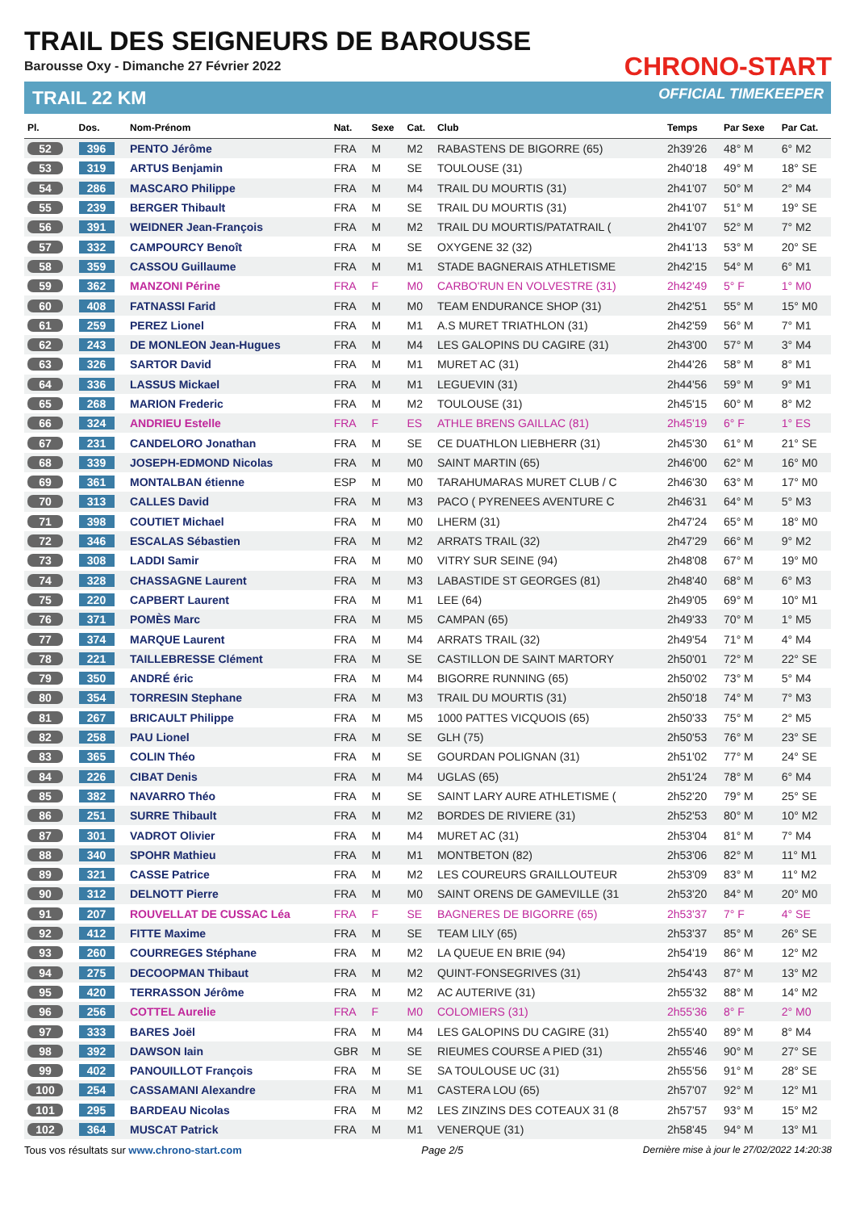TRAIL DES SEIGNEURS DE BAROUSSE
Barousse Oxy - Dimanche 27 Février 2022
TRAIL 22 KM
CHRONO-START
OFFICIAL TIMEKEEPER
| Pl. | Dos. | Nom-Prénom | Nat. | Sexe | Cat. | Club | Temps | Par Sexe | Par Cat. |
| --- | --- | --- | --- | --- | --- | --- | --- | --- | --- |
| 52 | 396 | PENTO Jérôme | FRA | M | M2 | RABASTENS DE BIGORRE (65) | 2h39'26 | 48° M | 6° M2 |
| 53 | 319 | ARTUS Benjamin | FRA | M | SE | TOULOUSE (31) | 2h40'18 | 49° M | 18° SE |
| 54 | 286 | MASCARO Philippe | FRA | M | M4 | TRAIL DU MOURTIS (31) | 2h41'07 | 50° M | 2° M4 |
| 55 | 239 | BERGER Thibault | FRA | M | SE | TRAIL DU MOURTIS (31) | 2h41'07 | 51° M | 19° SE |
| 56 | 391 | WEIDNER Jean-François | FRA | M | M2 | TRAIL DU MOURTIS/PATATRAIL ( | 2h41'07 | 52° M | 7° M2 |
| 57 | 332 | CAMPOURCY Benoît | FRA | M | SE | OXYGENE 32 (32) | 2h41'13 | 53° M | 20° SE |
| 58 | 359 | CASSOU Guillaume | FRA | M | M1 | STADE BAGNERAIS ATHLETISME | 2h42'15 | 54° M | 6° M1 |
| 59 | 362 | MANZONI Périne | FRA | F | M0 | CARBO'RUN EN VOLVESTRE (31) | 2h42'49 | 5° F | 1° M0 |
| 60 | 408 | FATNASSI Farid | FRA | M | M0 | TEAM ENDURANCE SHOP (31) | 2h42'51 | 55° M | 15° M0 |
| 61 | 259 | PEREZ Lionel | FRA | M | M1 | A.S MURET TRIATHLON (31) | 2h42'59 | 56° M | 7° M1 |
| 62 | 243 | DE MONLEON Jean-Hugues | FRA | M | M4 | LES GALOPINS DU CAGIRE (31) | 2h43'00 | 57° M | 3° M4 |
| 63 | 326 | SARTOR David | FRA | M | M1 | MURET AC (31) | 2h44'26 | 58° M | 8° M1 |
| 64 | 336 | LASSUS Mickael | FRA | M | M1 | LEGUEVIN (31) | 2h44'56 | 59° M | 9° M1 |
| 65 | 268 | MARION Frederic | FRA | M | M2 | TOULOUSE (31) | 2h45'15 | 60° M | 8° M2 |
| 66 | 324 | ANDRIEU Estelle | FRA | F | ES | ATHLE BRENS GAILLAC (81) | 2h45'19 | 6° F | 1° ES |
| 67 | 231 | CANDELORO Jonathan | FRA | M | SE | CE DUATHLON LIEBHERR (31) | 2h45'30 | 61° M | 21° SE |
| 68 | 339 | JOSEPH-EDMOND Nicolas | FRA | M | M0 | SAINT MARTIN (65) | 2h46'00 | 62° M | 16° M0 |
| 69 | 361 | MONTALBAN étienne | ESP | M | M0 | TARAHUMARAS MURET CLUB / C | 2h46'30 | 63° M | 17° M0 |
| 70 | 313 | CALLES David | FRA | M | M3 | PACO ( PYRENEES AVENTURE C | 2h46'31 | 64° M | 5° M3 |
| 71 | 398 | COUTIET Michael | FRA | M | M0 | LHERM (31) | 2h47'24 | 65° M | 18° M0 |
| 72 | 346 | ESCALAS Sébastien | FRA | M | M2 | ARRATS TRAIL (32) | 2h47'29 | 66° M | 9° M2 |
| 73 | 308 | LADDI Samir | FRA | M | M0 | VITRY SUR SEINE (94) | 2h48'08 | 67° M | 19° M0 |
| 74 | 328 | CHASSAGNE Laurent | FRA | M | M3 | LABASTIDE ST GEORGES (81) | 2h48'40 | 68° M | 6° M3 |
| 75 | 220 | CAPBERT Laurent | FRA | M | M1 | LEE (64) | 2h49'05 | 69° M | 10° M1 |
| 76 | 371 | POMÈS Marc | FRA | M | M5 | CAMPAN (65) | 2h49'33 | 70° M | 1° M5 |
| 77 | 374 | MARQUE Laurent | FRA | M | M4 | ARRATS TRAIL (32) | 2h49'54 | 71° M | 4° M4 |
| 78 | 221 | TAILLEBRESSE Clément | FRA | M | SE | CASTILLON DE SAINT MARTORY | 2h50'01 | 72° M | 22° SE |
| 79 | 350 | ANDRÉ éric | FRA | M | M4 | BIGORRE RUNNING (65) | 2h50'02 | 73° M | 5° M4 |
| 80 | 354 | TORRESIN Stephane | FRA | M | M3 | TRAIL DU MOURTIS (31) | 2h50'18 | 74° M | 7° M3 |
| 81 | 267 | BRICAULT Philippe | FRA | M | M5 | 1000 PATTES VICQUOIS (65) | 2h50'33 | 75° M | 2° M5 |
| 82 | 258 | PAU Lionel | FRA | M | SE | GLH (75) | 2h50'53 | 76° M | 23° SE |
| 83 | 365 | COLIN Théo | FRA | M | SE | GOURDAN POLIGNAN (31) | 2h51'02 | 77° M | 24° SE |
| 84 | 226 | CIBAT Denis | FRA | M | M4 | UGLAS (65) | 2h51'24 | 78° M | 6° M4 |
| 85 | 382 | NAVARRO Théo | FRA | M | SE | SAINT LARY AURE ATHLETISME ( | 2h52'20 | 79° M | 25° SE |
| 86 | 251 | SURRE Thibault | FRA | M | M2 | BORDES DE RIVIERE (31) | 2h52'53 | 80° M | 10° M2 |
| 87 | 301 | VADROT Olivier | FRA | M | M4 | MURET AC (31) | 2h53'04 | 81° M | 7° M4 |
| 88 | 340 | SPOHR Mathieu | FRA | M | M1 | MONTBETON (82) | 2h53'06 | 82° M | 11° M1 |
| 89 | 321 | CASSE Patrice | FRA | M | M2 | LES COUREURS GRAILLOUTEUR | 2h53'09 | 83° M | 11° M2 |
| 90 | 312 | DELNOTT Pierre | FRA | M | M0 | SAINT ORENS DE GAMEVILLE (31 | 2h53'20 | 84° M | 20° M0 |
| 91 | 207 | ROUVELLAT DE CUSSAC Léa | FRA | F | SE | BAGNERES DE BIGORRE (65) | 2h53'37 | 7° F | 4° SE |
| 92 | 412 | FITTE Maxime | FRA | M | SE | TEAM LILY (65) | 2h53'37 | 85° M | 26° SE |
| 93 | 260 | COURREGES Stéphane | FRA | M | M2 | LA QUEUE EN BRIE (94) | 2h54'19 | 86° M | 12° M2 |
| 94 | 275 | DECOOPMAN Thibaut | FRA | M | M2 | QUINT-FONSEGRIVES (31) | 2h54'43 | 87° M | 13° M2 |
| 95 | 420 | TERRASSON Jérôme | FRA | M | M2 | AC AUTERIVE (31) | 2h55'32 | 88° M | 14° M2 |
| 96 | 256 | COTTEL Aurelie | FRA | F | M0 | COLOMIERS (31) | 2h55'36 | 8° F | 2° M0 |
| 97 | 333 | BARES Joël | FRA | M | M4 | LES GALOPINS DU CAGIRE (31) | 2h55'40 | 89° M | 8° M4 |
| 98 | 392 | DAWSON Iain | GBR | M | SE | RIEUMES COURSE A PIED (31) | 2h55'46 | 90° M | 27° SE |
| 99 | 402 | PANOUILLOT François | FRA | M | SE | SA TOULOUSE UC (31) | 2h55'56 | 91° M | 28° SE |
| 100 | 254 | CASSAMANI Alexandre | FRA | M | M1 | CASTERA LOU (65) | 2h57'07 | 92° M | 12° M1 |
| 101 | 295 | BARDEAU Nicolas | FRA | M | M2 | LES ZINZINS DES COTEAUX 31 (8 | 2h57'57 | 93° M | 15° M2 |
| 102 | 364 | MUSCAT Patrick | FRA | M | M1 | VENERQUE (31) | 2h58'45 | 94° M | 13° M1 |
Tous vos résultats sur www.chrono-start.com Page 2/5 Dernière mise à jour le 27/02/2022 14:20:38